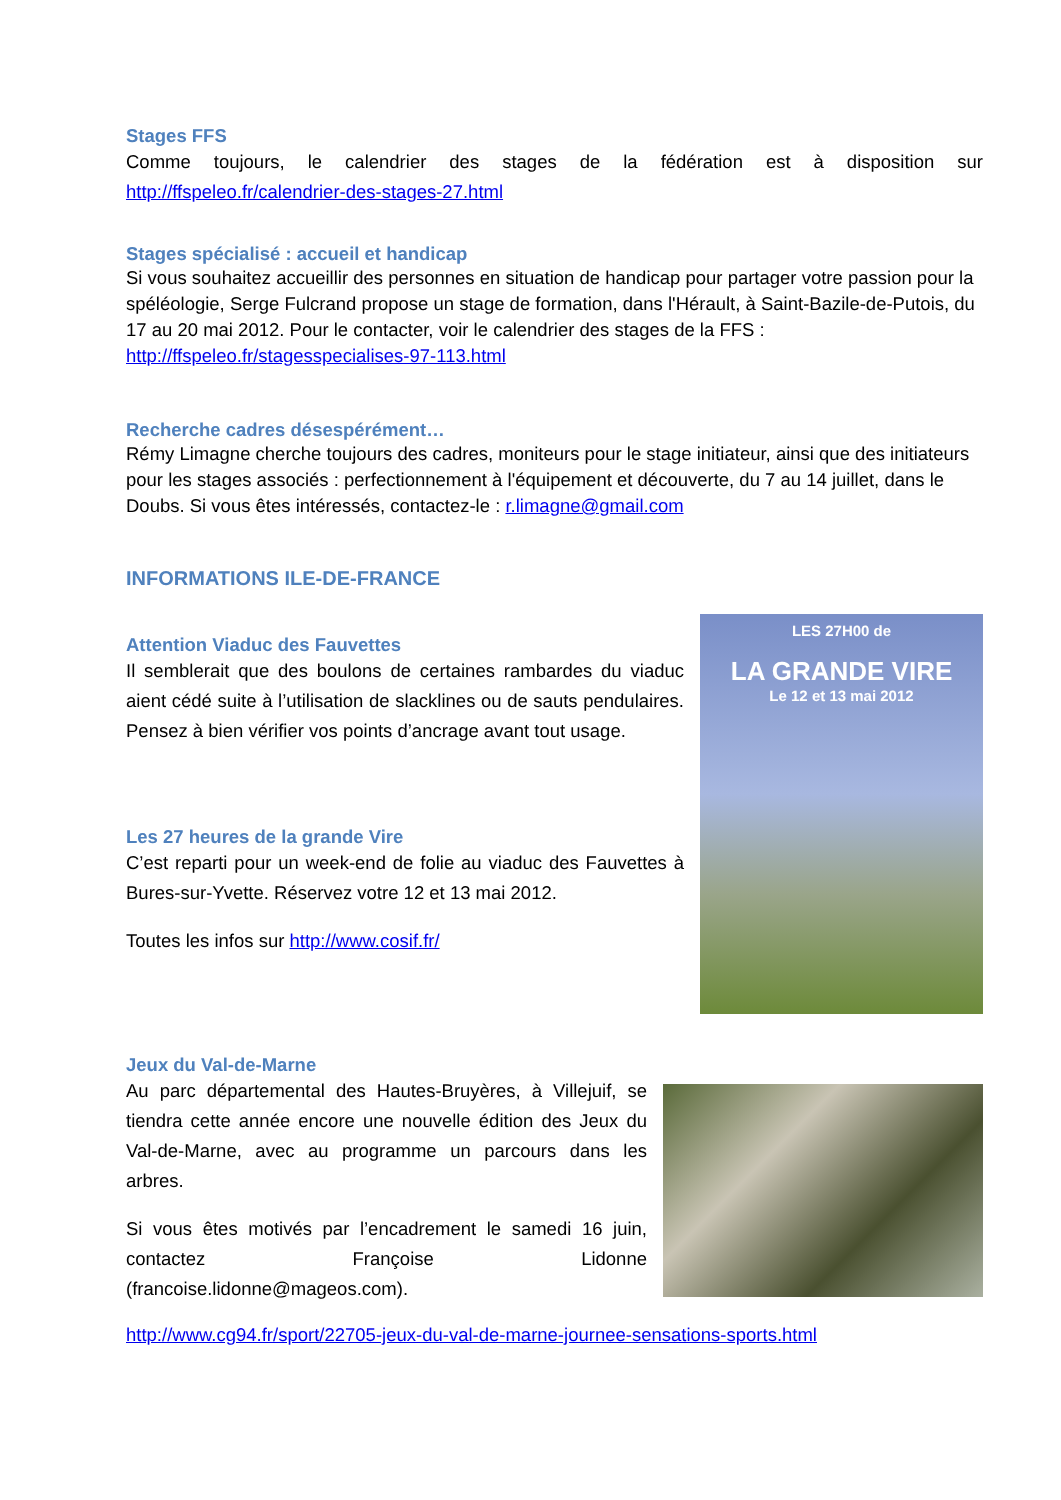Stages FFS
Comme toujours, le calendrier des stages de la fédération est à disposition sur http://ffspeleo.fr/calendrier-des-stages-27.html
Stages spécialisé : accueil et handicap
Si vous souhaitez accueillir des personnes en situation de handicap pour partager votre passion pour la spéléologie, Serge Fulcrand propose un stage de formation, dans l'Hérault, à Saint-Bazile-de-Putois, du 17 au 20 mai 2012. Pour le contacter, voir le calendrier des stages de la FFS : http://ffspeleo.fr/stagesspecialises-97-113.html
Recherche cadres désespérément…
Rémy Limagne cherche toujours des cadres, moniteurs pour le stage initiateur, ainsi que des initiateurs pour les stages associés : perfectionnement à l'équipement et découverte, du 7 au 14 juillet, dans le Doubs. Si vous êtes intéressés, contactez-le : r.limagne@gmail.com
INFORMATIONS ILE-DE-FRANCE
Attention Viaduc des Fauvettes
Il semblerait que des boulons de certaines rambardes du viaduc aient cédé suite à l’utilisation de slacklines ou de sauts pendulaires. Pensez à bien vérifier vos points d’ancrage avant tout usage.
Les 27 heures de la grande Vire
C’est reparti pour un week-end de folie au viaduc des Fauvettes à Bures-sur-Yvette. Réservez votre 12 et 13 mai 2012.
Toutes les infos sur http://www.cosif.fr/
LES 27H00 de
LA GRANDE VIRE
Le 12 et 13 mai 2012
Jeux du Val-de-Marne
Au parc départemental des Hautes-Bruyères, à Villejuif, se tiendra cette année encore une nouvelle édition des Jeux du Val-de-Marne, avec au programme un parcours dans les arbres.
Si vous êtes motivés par l’encadrement le samedi 16 juin, contactez Françoise Lidonne (francoise.lidonne@mageos.com).
http://www.cg94.fr/sport/22705-jeux-du-val-de-marne-journee-sensations-sports.html